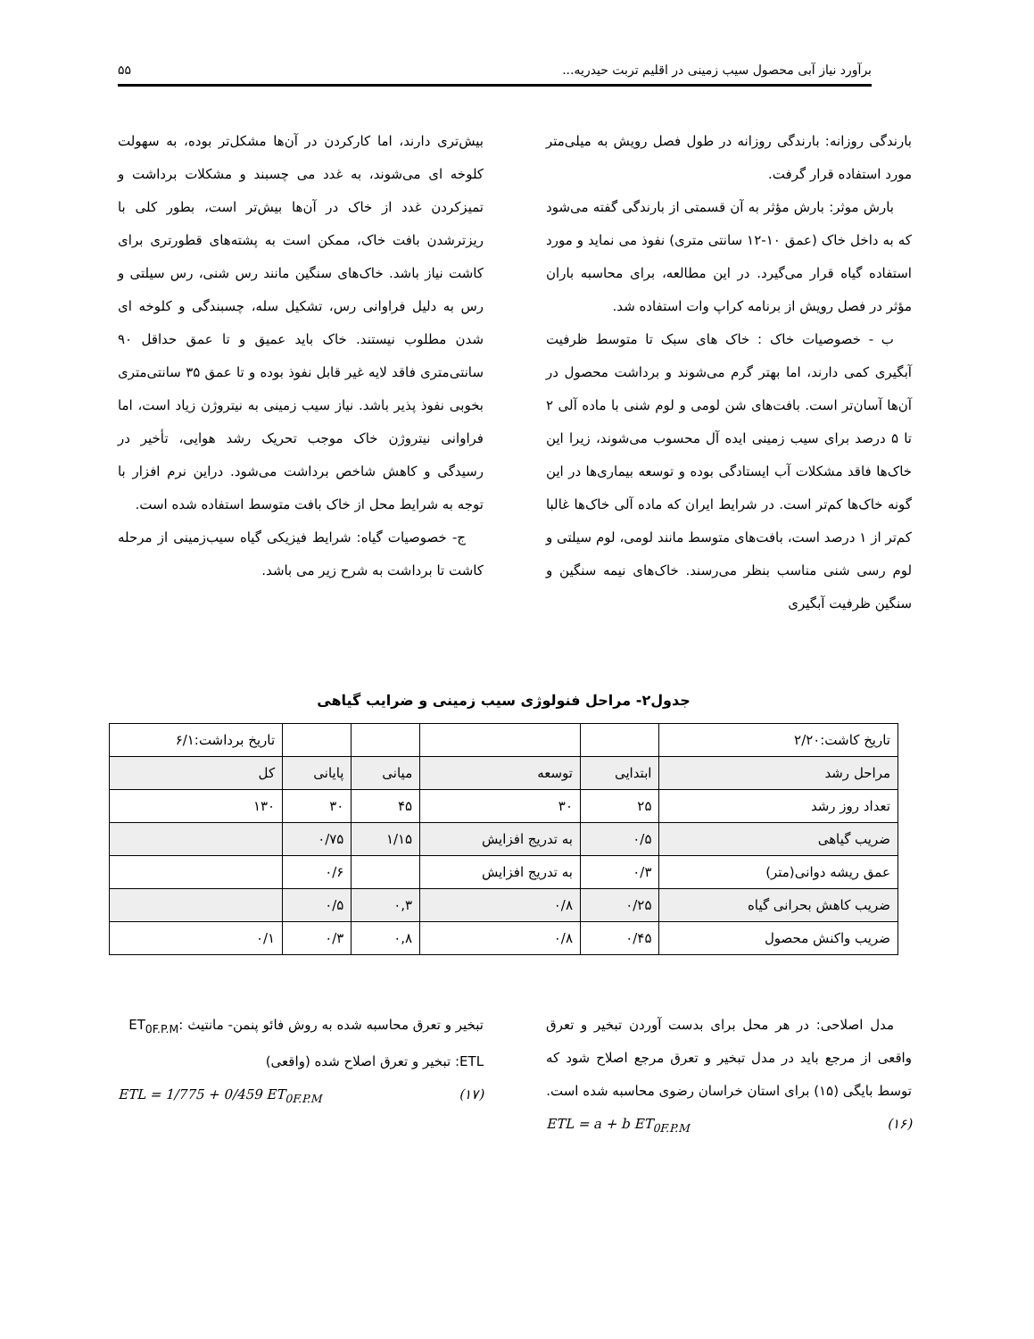برآورد نیاز آبی محصول سیب زمینی در اقلیم تربت حیدریه... ۵۵
بارندگی روزانه: بارندگی روزانه در طول فصل رویش به میلی‌متر مورد استفاده قرار گرفت.
بارش موثر: بارش مؤثر به آن قسمتی از بارندگی گفته می‌شود که به داخل خاک (عمق ۱۰-۱۲ سانتی متری) نفوذ می نماید و مورد استفاده گیاه قرار می‌گیرد. در این مطالعه، برای محاسبه باران مؤثر در فصل رویش از برنامه کراپ وات استفاده شد.
ب - خصوصیات خاک : خاک های سبک تا متوسط ظرفیت آبگیری کمی دارند، اما بهتر گرم می‌شوند و برداشت محصول در آن‌ها آسان‌تر است. بافت‌های شن لومی و لوم شنی با ماده آلی ۲ تا ۵ درصد برای سیب زمینی ایده آل محسوب می‌شوند، زیرا این خاک‌ها فاقد مشکلات آب ایستادگی بوده و توسعه بیماری‌ها در این گونه خاک‌ها کم‌تر است. در شرایط ایران که ماده آلی خاک‌ها غالبا کم‌تر از ۱ درصد است، بافت‌های متوسط مانند لومی، لوم سیلتی و لوم رسی شنی مناسب بنظر می‌رسند. خاک‌های نیمه سنگین و سنگین ظرفیت آبگیری
بیش‌تری دارند، اما کارکردن در آن‌ها مشکل‌تر بوده، به سهولت کلوخه ای می‌شوند، به غدد می چسبند و مشکلات برداشت و تمیزکردن غدد از خاک در آن‌ها بیش‌تر است، بطور کلی با ریزترشدن بافت خاک، ممکن است به پشته‌های قطورتری برای کاشت نیاز باشد. خاک‌های سنگین مانند رس شنی، رس سیلتی و رس به دلیل فراوانی رس، تشکیل سله، چسبندگی و کلوخه ای شدن مطلوب نیستند. خاک باید عمیق و تا عمق حداقل ۹۰ سانتی‌متری فاقد لایه غیر قابل نفوذ بوده و تا عمق ۳۵ سانتی‌متری بخوبی نفوذ پذیر باشد. نیاز سیب زمینی به نیتروژن زیاد است، اما فراوانی نیتروژن خاک موجب تحریک رشد هوایی، تأخیر در رسیدگی و کاهش شاخص برداشت می‌شود. دراین نرم افزار با توجه به شرایط محل از خاک بافت متوسط استفاده شده است.
ج- خصوصیات گیاه: شرایط فیزیکی گیاه سیب‌زمینی از مرحله کاشت تا برداشت به شرح زیر می باشد.
جدول۲- مراحل فنولوژی سیب زمینی و ضرایب گیاهی
| تاریخ کاشت:۲/۲۰ | | | | | تاریخ برداشت:۶/۱ |
| مراحل رشد | ابتدایی | توسعه | میانی | پایانی | کل |
| تعداد روز رشد | ۲۵ | ۳۰ | ۴۵ | ۳۰ | ۱۳۰ |
| ضریب گیاهی | ۰/۵ | به تدریج افزایش | ۱/۱۵ | ۰/۷۵ | |
| عمق ریشه دوانی(متر) | ۰/۳ | به تدریج افزایش | | ۰/۶ | |
| ضریب کاهش بحرانی گیاه | ۰/۲۵ | ۰/۸ | ۰,۳ | ۰/۵ | |
| ضریب واکنش محصول | ۰/۴۵ | ۰/۸ | ۰,۸ | ۰/۳ | ۰/۱ |
مدل اصلاحی: در هر محل برای بدست آوردن تبخیر و تعرق واقعی از مرجع باید در مدل تبخیر و تعرق مرجع اصلاح شود که توسط بایگی (۱۵) برای استان خراسان رضوی محاسبه شده است.
ETL = a + b ET<sub>0F.P.M</sub> (۱۶)
تبخیر و تعرق محاسبه شده به روش فائو پنمن- مانتیث :ET<sub>0F.P.M</sub>
ETL: تبخیر و تعرق اصلاح شده (واقعی)
ETL = 1/775 + 0/459 ET<sub>0F.P.M</sub> (۱۷)